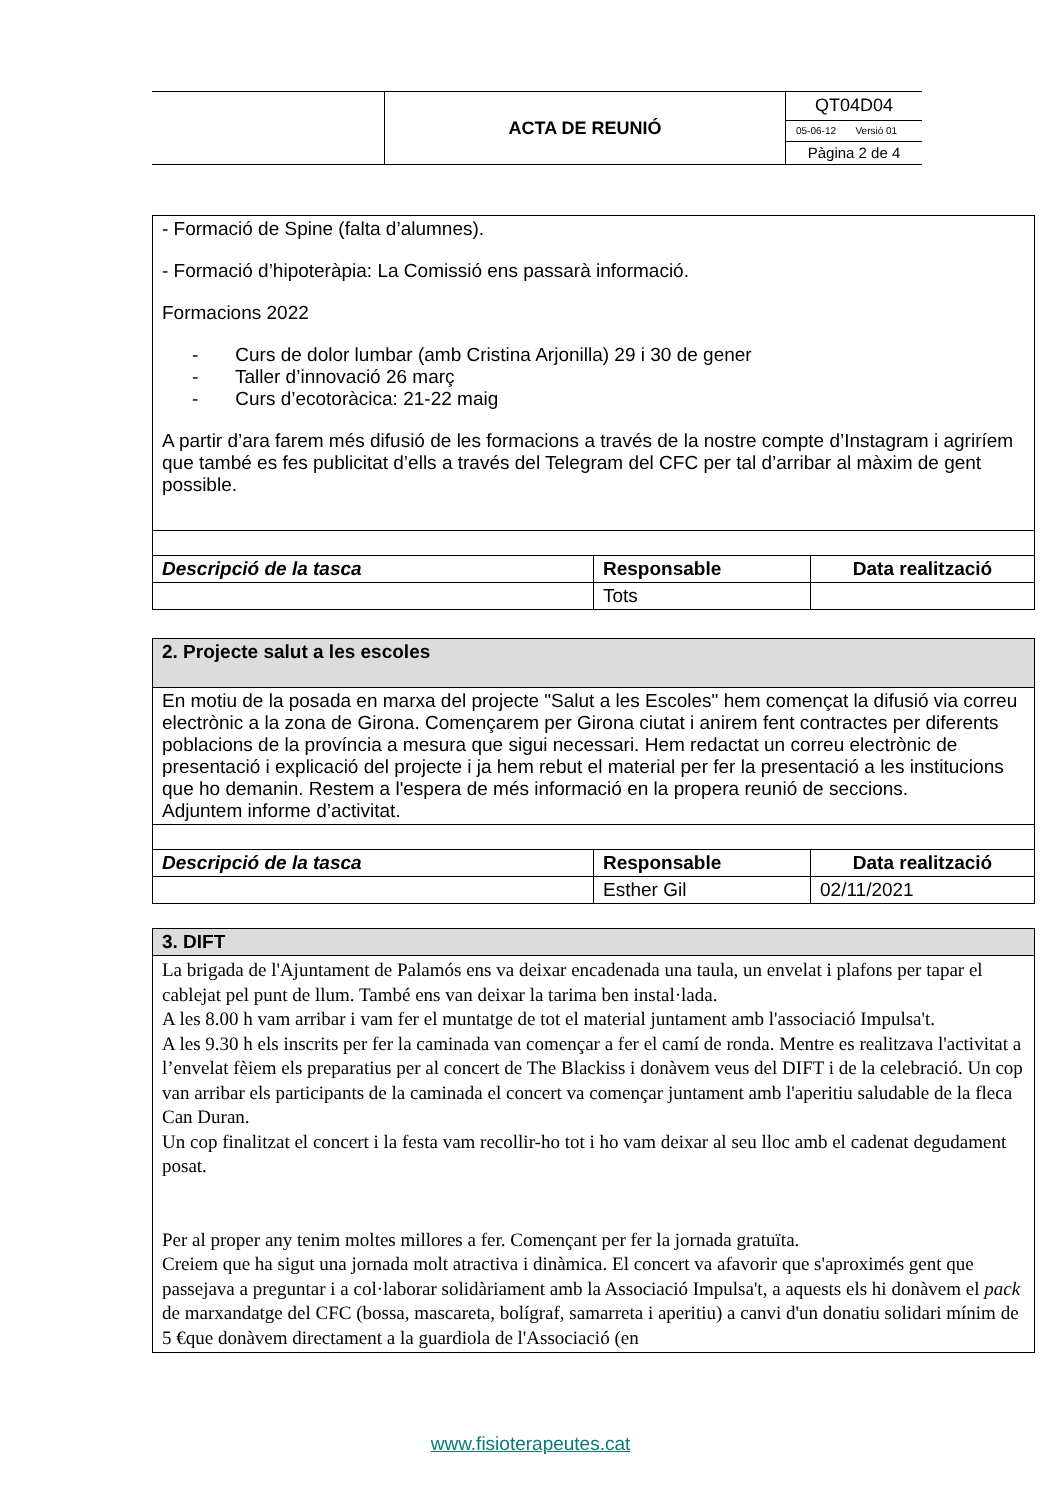| | ACTA DE REUNIÓ | QT04D04 |
| | | 05-06-12 Versió 01 |
| | | Pàgina 2 de 4 |
| - Formació de Spine (falta d’alumnes). - Formació d’hipoteràpia: La Comissió ens passarà informació. Formacions 2022 - Curs de dolor lumbar (amb Cristina Arjonilla) 29 i 30 de gener - Taller d’innovació 26 març - Curs d’ecotoràcica: 21-22 maig A partir d’ara farem més difusió de les formacions a través de la nostre compte d’Instagram i agriríem que també es fes publicitat d’ells a través del Telegram del CFC per tal d’arribar al màxim de gent possible. | | |
| Descripció de la tasca | Responsable | Data realització |
| | Tots | |
| 2. Projecte salut a les escoles | | |
| En motiu de la posada en marxa del projecte "Salut a les Escoles" hem començat la difusió via correu electrònic a la zona de Girona. Començarem per Girona ciutat i anirem fent contractes per diferents poblacions de la província a mesura que sigui necessari. Hem redactat un correu electrònic de presentació i explicació del projecte i ja hem rebut el material per fer la presentació a les institucions que ho demanin. Restem a l'espera de més informació en la propera reunió de seccions. Adjuntem informe d’activitat. | | |
| Descripció de la tasca | Responsable | Data realització |
| | Esther Gil | 02/11/2021 |
| 3. DIFT |
| La brigada de l'Ajuntament de Palamós ens va deixar encadenada una taula, un envelat i plafons per tapar el cablejat pel punt de llum. També ens van deixar la tarima ben instal·lada. A les 8.00 h vam arribar i vam fer el muntatge de tot el material juntament amb l'associació Impulsa't. A les 9.30 h els inscrits per fer la caminada van començar a fer el camí de ronda. Mentre es realitzava l'activitat a l’envelat fèiem els preparatius per al concert de The Blackiss i donàvem veus del DIFT i de la celebració. Un cop van arribar els participants de la caminada el concert va començar juntament amb l'aperitiu saludable de la fleca Can Duran. Un cop finalitzat el concert i la festa vam recollir-ho tot i ho vam deixar al seu lloc amb el cadenat degudament posat. Per al proper any tenim moltes millores a fer. Començant per fer la jornada gratuïta. Creiem que ha sigut una jornada molt atractiva i dinàmica. El concert va afavorir que s'aproximés gent que passejava a preguntar i a col·laborar solidàriament amb la Associació Impulsa't, a aquests els hi donàvem el pack de marxandatge del CFC (bossa, mascareta, bolígraf, samarreta i aperitiu) a canvi d'un donatiu solidari mínim de 5 €que donàvem directament a la guardiola de l'Associació (en |
www.fisioterapeutes.cat